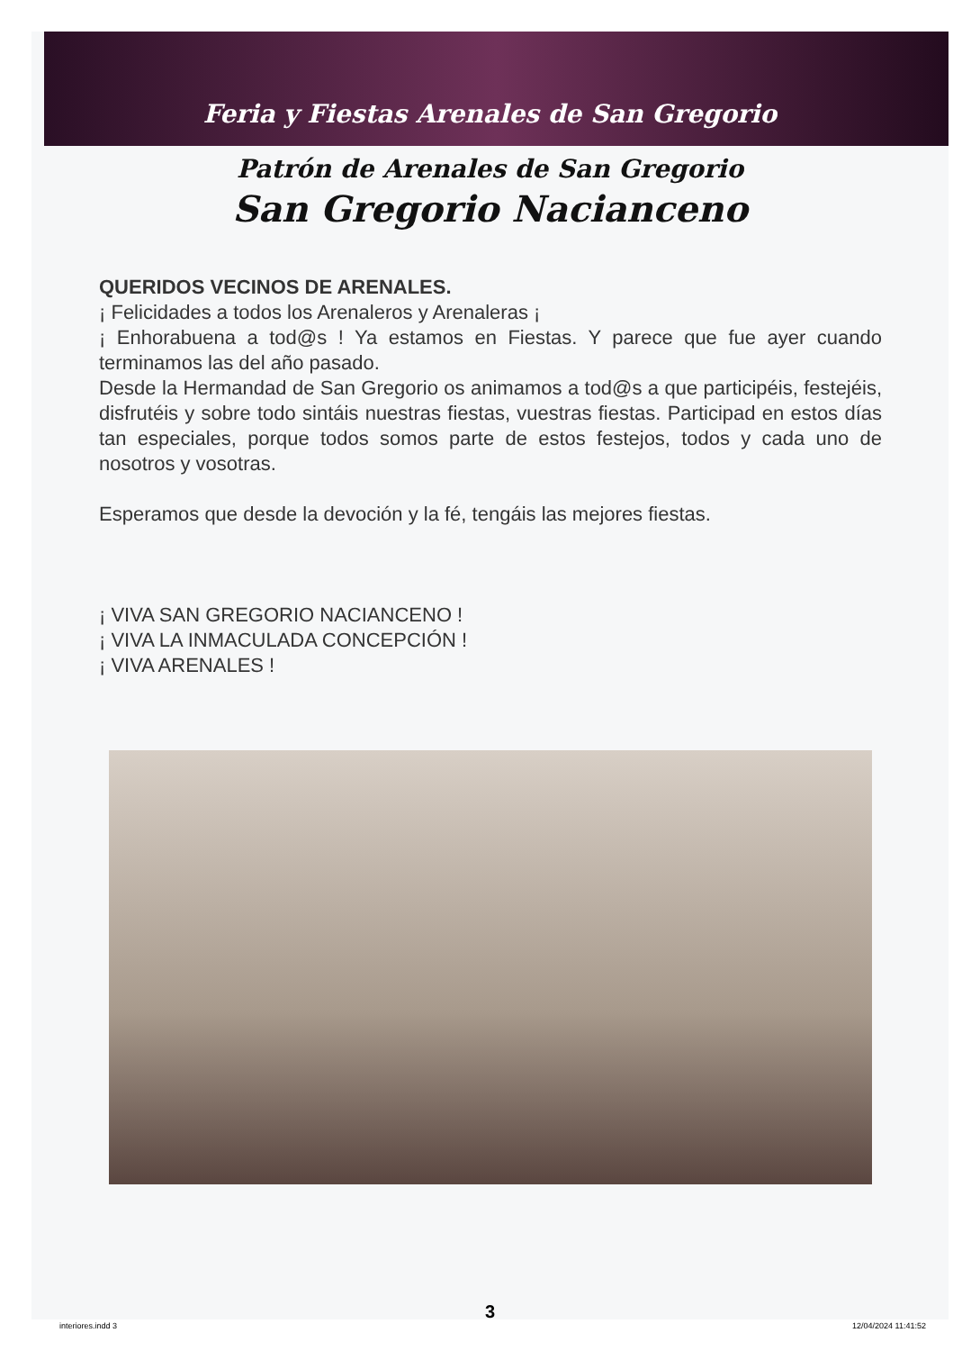Feria y Fiestas Arenales de San Gregorio
Patrón de Arenales de San Gregorio
San Gregorio Nacianceno
QUERIDOS VECINOS DE ARENALES.
¡ Felicidades a todos los Arenaleros y Arenaleras ¡
¡ Enhorabuena a tod@s ! Ya estamos en Fiestas. Y parece que fue ayer cuando terminamos las del año pasado.
Desde la Hermandad de San Gregorio os animamos a tod@s a que participéis, festejéis, disfrutéis y sobre todo sintáis nuestras fiestas, vuestras fiestas. Participad en estos días tan especiales, porque todos somos parte de estos festejos, todos y cada uno de nosotros y vosotras.
Esperamos que desde la devoción y la fé, tengáis las mejores fiestas.
¡ VIVA SAN GREGORIO NACIANCENO !
¡ VIVA LA INMACULADA CONCEPCIÓN !
¡ VIVA ARENALES !
3
interiores.indd 3 12/04/2024 11:41:52